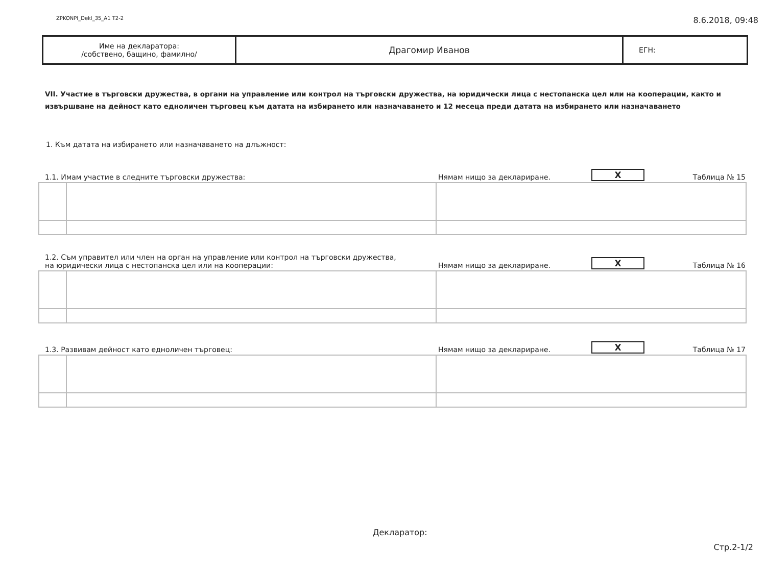ZPKONPI_Dekl_35_A1 T2-2 8.6.2018, 09:48
Име на декларатора:
/собствено, бащино, фамилно/
Драгомир Иванов
ЕГН:
VII. Участие в търговски дружества, в органи на управление или контрол на търговски дружества, на юридически лица с нестопанска цел или на кооперации, както и извършване на дейност като едноличен търговец към датата на избирането или назначаването и 12 месеца преди датата на избирането или назначаването
1. Към датата на избирането или назначаването на длъжност:
1.1. Имам участие в следните търговски дружества: Нямам нищо за деклариране. X Таблица № 15
1.2. Съм управител или член на орган на управление или контрол на търговски дружества,
на юридически лица с нестопанска цел или на кооперации: Нямам нищо за деклариране. X Таблица № 16
1.3. Развивам дейност като едноличен търговец: Нямам нищо за деклариране. X Таблица № 17
Декларатор:
Стр.2-1/2